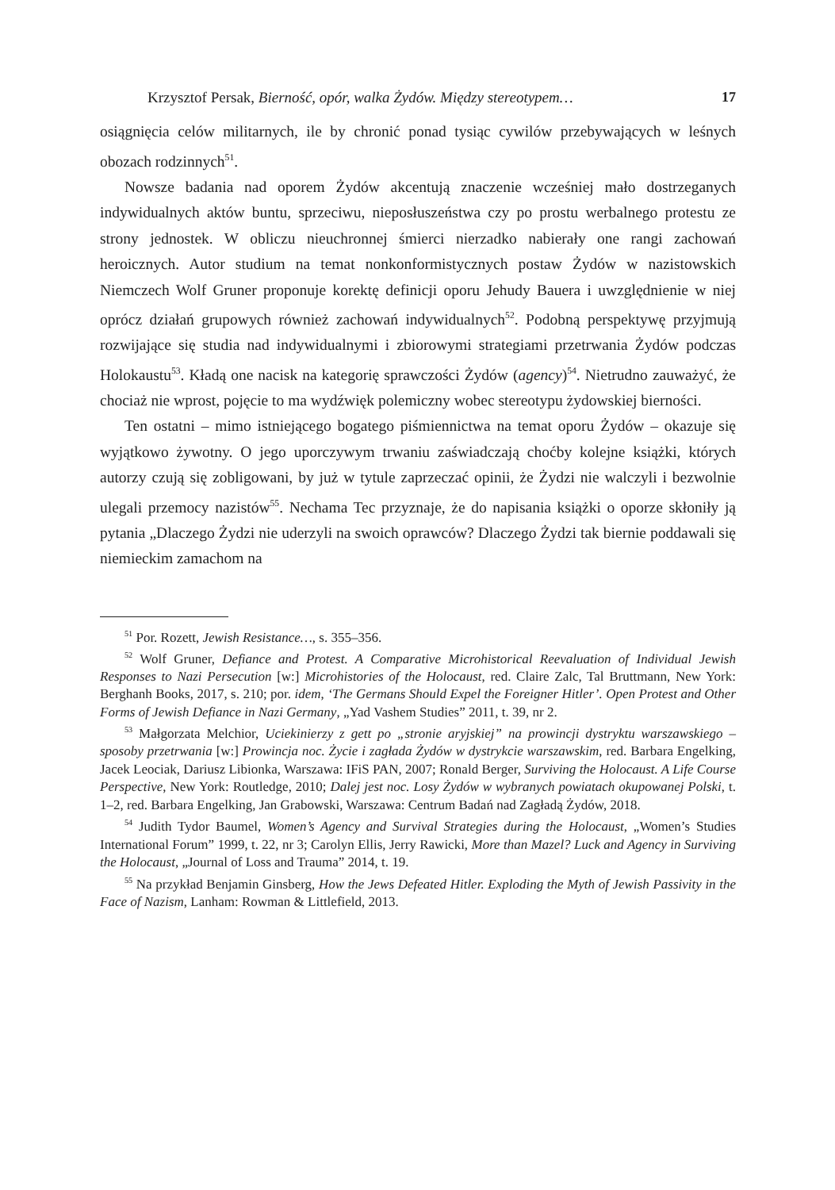Krzysztof Persak, Bierność, opór, walka Żydów. Między stereotypem… 17
osiągnięcia celów militarnych, ile by chronić ponad tysiąc cywilów przebywających w leśnych obozach rodzinnych<sup>51</sup>.
Nowsze badania nad oporem Żydów akcentują znaczenie wcześniej mało dostrzeganych indywidualnych aktów buntu, sprzeciwu, nieposłuszeństwa czy po prostu werbalnego protestu ze strony jednostek. W obliczu nieuchronnej śmierci nierzadko nabierały one rangi zachowań heroicznych. Autor studium na temat nonkonformistycznych postaw Żydów w nazistowskich Niemczech Wolf Gruner proponuje korektę definicji oporu Jehudy Bauera i uwzględnienie w niej oprócz działań grupowych również zachowań indywidualnych<sup>52</sup>. Podobną perspektywę przyjmują rozwijające się studia nad indywidualnymi i zbiorowymi strategiami przetrwania Żydów podczas Holokaustu<sup>53</sup>. Kładą one nacisk na kategorię sprawczości Żydów (agency)<sup>54</sup>. Nietrudno zauważyć, że chociaż nie wprost, pojęcie to ma wydźwięk polemiczny wobec stereotypu żydowskiej bierności.
Ten ostatni – mimo istniejącego bogatego piśmiennictwa na temat oporu Żydów – okazuje się wyjątkowo żywotny. O jego uporczywym trwaniu zaświadczają choćby kolejne książki, których autorzy czują się zobligowani, by już w tytule zaprzeczać opinii, że Żydzi nie walczyli i bezwolnie ulegali przemocy nazistów<sup>55</sup>. Nechama Tec przyznaje, że do napisania książki o oporze skłoniły ją pytania „Dlaczego Żydzi nie uderzyli na swoich oprawców? Dlaczego Żydzi tak biernie poddawali się niemieckim zamachom na
<sup>51</sup> Por. Rozett, Jewish Resistance…, s. 355–356.
<sup>52</sup> Wolf Gruner, Defiance and Protest. A Comparative Microhistorical Reevaluation of Individual Jewish Responses to Nazi Persecution [w:] Microhistories of the Holocaust, red. Claire Zalc, Tal Bruttmann, New York: Berghanh Books, 2017, s. 210; por. idem, ‘The Germans Should Expel the Foreigner Hitler’. Open Protest and Other Forms of Jewish Defiance in Nazi Germany, „Yad Vashem Studies” 2011, t. 39, nr 2.
<sup>53</sup> Małgorzata Melchior, Uciekinierzy z gett po „stronie aryjskiej” na prowincji dystryktu warszawskiego – sposoby przetrwania [w:] Prowincja noc. Życie i zagłada Żydów w dystrykcie warszawskim, red. Barbara Engelking, Jacek Leociak, Dariusz Libionka, Warszawa: IFiS PAN, 2007; Ronald Berger, Surviving the Holocaust. A Life Course Perspective, New York: Routledge, 2010; Dalej jest noc. Losy Żydów w wybranych powiatach okupowanej Polski, t. 1–2, red. Barbara Engelking, Jan Grabowski, Warszawa: Centrum Badań nad Zagładą Żydów, 2018.
<sup>54</sup> Judith Tydor Baumel, Women’s Agency and Survival Strategies during the Holocaust, „Women’s Studies International Forum” 1999, t. 22, nr 3; Carolyn Ellis, Jerry Rawicki, More than Mazel? Luck and Agency in Surviving the Holocaust, „Journal of Loss and Trauma” 2014, t. 19.
<sup>55</sup> Na przykład Benjamin Ginsberg, How the Jews Defeated Hitler. Exploding the Myth of Jewish Passivity in the Face of Nazism, Lanham: Rowman & Littlefield, 2013.